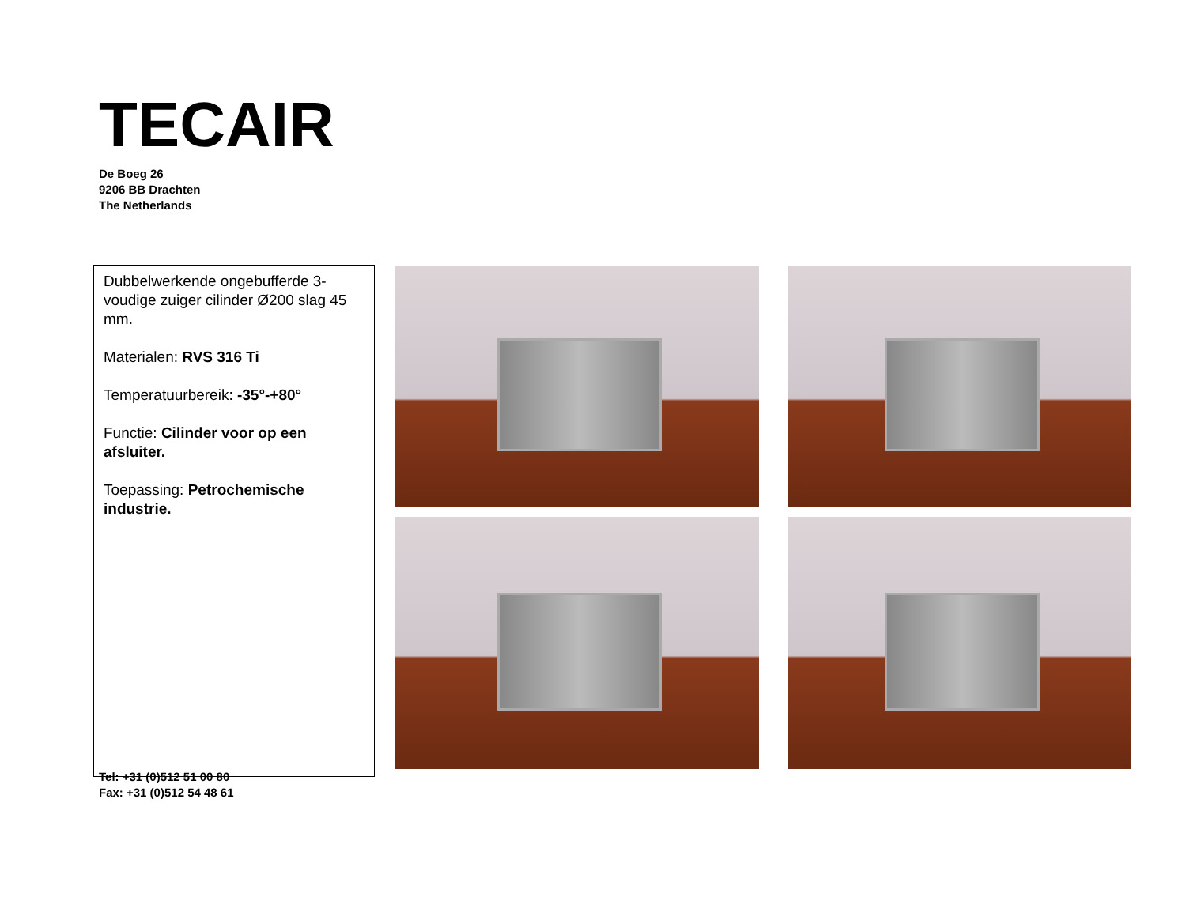TECAIR
De Boeg 26
9206 BB Drachten
The Netherlands
Dubbelwerkende ongebufferde 3-voudige zuiger cilinder Ø200 slag 45 mm.
Materialen: RVS 316 Ti
Temperatuurbereik: -35°-+80°
Functie: Cilinder voor op een afsluiter.
Toepassing: Petrochemische industrie.
Tel: +31 (0)512 51 00 80
Fax: +31 (0)512 54 48 61